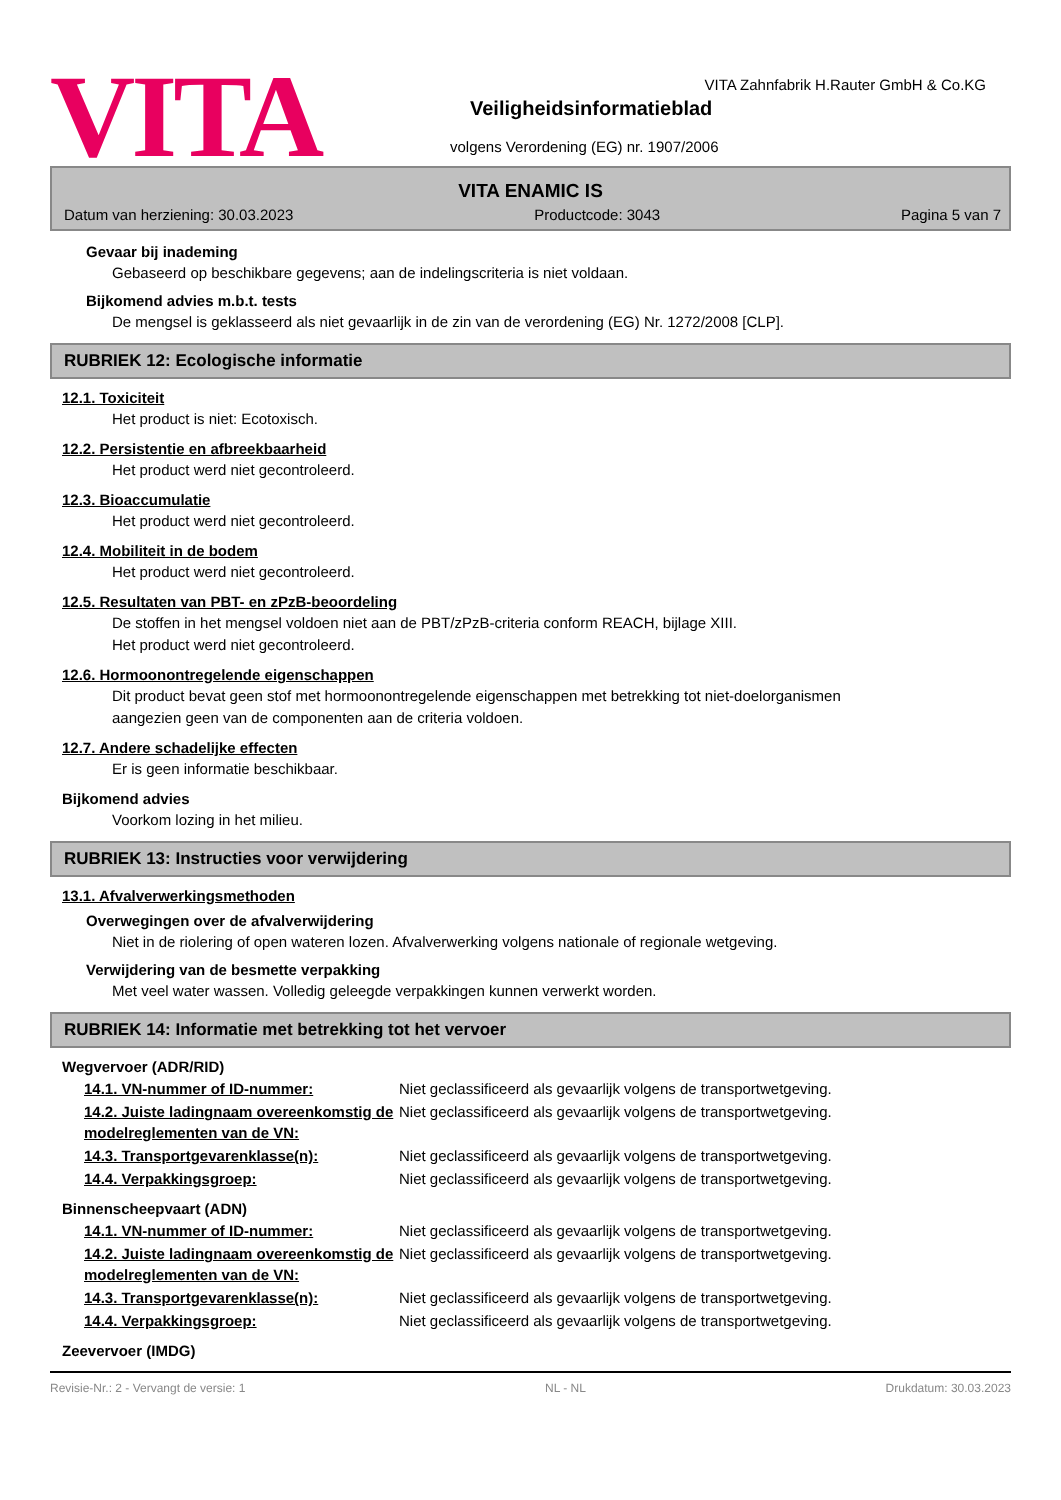VITA
VITA Zahnfabrik H.Rauter GmbH & Co.KG
Veiligheidsinformatieblad
volgens Verordening (EG) nr. 1907/2006
VITA ENAMIC IS
Datum van herziening: 30.03.2023 Productcode: 3043 Pagina 5 van 7
Gevaar bij inademing
Gebaseerd op beschikbare gegevens; aan de indelingscriteria is niet voldaan.
Bijkomend advies m.b.t. tests
De mengsel is geklasseerd als niet gevaarlijk in de zin van de verordening (EG) Nr. 1272/2008 [CLP].
RUBRIEK 12: Ecologische informatie
12.1. Toxiciteit
Het product is niet: Ecotoxisch.
12.2. Persistentie en afbreekbaarheid
Het product werd niet gecontroleerd.
12.3. Bioaccumulatie
Het product werd niet gecontroleerd.
12.4. Mobiliteit in de bodem
Het product werd niet gecontroleerd.
12.5. Resultaten van PBT- en zPzB-beoordeling
De stoffen in het mengsel voldoen niet aan de PBT/zPzB-criteria conform REACH, bijlage XIII.
Het product werd niet gecontroleerd.
12.6. Hormoonontregelende eigenschappen
Dit product bevat geen stof met hormoonontregelende eigenschappen met betrekking tot niet-doelorganismen
aangezien geen van de componenten aan de criteria voldoen.
12.7. Andere schadelijke effecten
Er is geen informatie beschikbaar.
Bijkomend advies
Voorkom lozing in het milieu.
RUBRIEK 13: Instructies voor verwijdering
13.1. Afvalverwerkingsmethoden
Overwegingen over de afvalverwijdering
Niet in de riolering of open wateren lozen. Afvalverwerking volgens nationale of regionale wetgeving.
Verwijdering van de besmette verpakking
Met veel water wassen. Volledig geleegde verpakkingen kunnen verwerkt worden.
RUBRIEK 14: Informatie met betrekking tot het vervoer
Wegvervoer (ADR/RID)
| 14.1. VN-nummer of ID-nummer: | Niet geclassificeerd als gevaarlijk volgens de transportwetgeving. |
| 14.2. Juiste ladingnaam overeenkomstig de modelreglementen van de VN: | Niet geclassificeerd als gevaarlijk volgens de transportwetgeving. |
| 14.3. Transportgevarenklasse(n): | Niet geclassificeerd als gevaarlijk volgens de transportwetgeving. |
| 14.4. Verpakkingsgroep: | Niet geclassificeerd als gevaarlijk volgens de transportwetgeving. |
Binnenscheepvaart (ADN)
| 14.1. VN-nummer of ID-nummer: | Niet geclassificeerd als gevaarlijk volgens de transportwetgeving. |
| 14.2. Juiste ladingnaam overeenkomstig de modelreglementen van de VN: | Niet geclassificeerd als gevaarlijk volgens de transportwetgeving. |
| 14.3. Transportgevarenklasse(n): | Niet geclassificeerd als gevaarlijk volgens de transportwetgeving. |
| 14.4. Verpakkingsgroep: | Niet geclassificeerd als gevaarlijk volgens de transportwetgeving. |
Zeevervoer (IMDG)
Revisie-Nr.: 2 - Vervangt de versie: 1 NL - NL Drukdatum: 30.03.2023